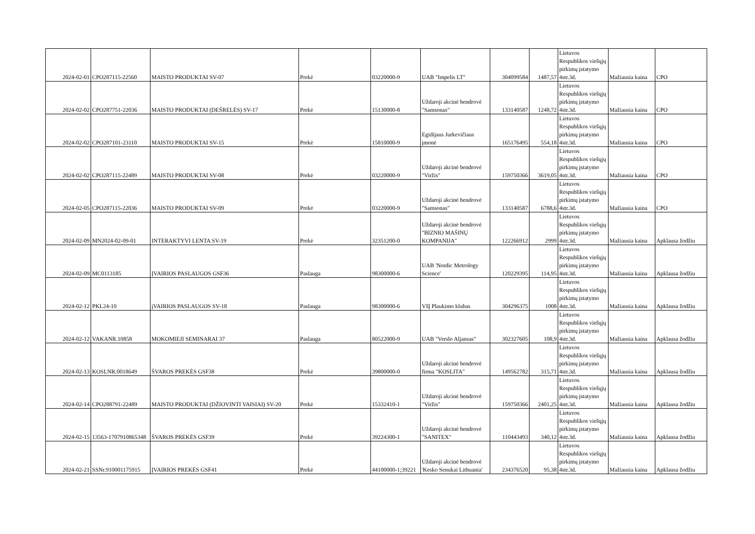| 2024-02-01 | CPO287115-22560 | MAISTO PRODUKTAI SV-07 | Prekė | 03220000-9 | UAB "Impelis LT" | 304099584 | 1487,57 | Lietuvos Respublikos viešųjų pirkimų įstatymo 4str.3d. | Mažiausia kaina | CPO |
| 2024-02-02 | CPO287751-22036 | MAISTO PRODUKTAI (DEŠRELĖS) SV-17 | Prekė | 15130000-8 | Uždaroji akcinė bendrovė "Samsonas" | 133140587 | 1248,72 | Lietuvos Respublikos viešųjų pirkimų įstatymo 4str.3d. | Mažiausia kaina | CPO |
| 2024-02-02 | CPO287101-23110 | MAISTO PRODUKTAI SV-15 | Prekė | 15810000-9 | Egidijaus Jurkevičiaus įmonė | 165176495 | 554,18 | Lietuvos Respublikos viešųjų pirkimų įstatymo 4str.3d. | Mažiausia kaina | CPO |
| 2024-02-02 | CPO287115-22489 | MAISTO PRODUKTAI SV-08 | Prekė | 03220000-9 | Uždaroji akcinė bendrovė "Viržis" | 159750366 | 3619,05 | Lietuvos Respublikos viešųjų pirkimų įstatymo 4str.3d. | Mažiausia kaina | CPO |
| 2024-02-05 | CPO287115-22036 | MAISTO PRODUKTAI SV-09 | Prekė | 03220000-9 | Uždaroji akcinė bendrovė "Samsonas" | 133140587 | 6788,6 | Lietuvos Respublikos viešųjų pirkimų įstatymo 4str.3d. | Mažiausia kaina | CPO |
| 2024-02-09 | MN2024-02-09-01 | INTERAKTYVI LENTA SV-19 | Prekė | 32351200-0 | Uždaroji akcinė bendrovė "BIZNIO MAŠINŲ KOMPANIJA" | 122266912 | 2999 | Lietuvos Respublikos viešųjų pirkimų įstatymo 4str.3d. | Mažiausia kaina | Apklausa žodžiu |
| 2024-02-09 | MC0113185 | ĮVAIRIOS PASLAUGOS GSF36 | Paslauga | 98300000-6 | UAB 'Nordic Metrology Science' | 120229395 | 114,95 | Lietuvos Respublikos viešųjų pirkimų įstatymo 4str.3d. | Mažiausia kaina | Apklausa žodžiu |
| 2024-02-12 | PKL24-10 | įVAIRIOS PASLAUGOS SV-18 | Paslauga | 98300000-6 | VšĮ Plaukimo klubas | 304296375 | 1008 | Lietuvos Respublikos viešųjų pirkimų įstatymo 4str.3d. | Mažiausia kaina | Apklausa žodžiu |
| 2024-02-12 | VAKANR.10858 | MOKOMIEJI SEMINARAI 37 | Paslauga | 80522000-9 | UAB "Verslo Aljansas" | 302327605 | 108,9 | Lietuvos Respublikos viešųjų pirkimų įstatymo 4str.3d. | Mažiausia kaina | Apklausa žodžiu |
| 2024-02-13 | KOSLNR.0018649 | ŠVAROS PREKĖS GSF38 | Prekė | 39800000-0 | Uždaroji akcinė bendrovė firma "KOSLITA" | 149562782 | 315,71 | Lietuvos Respublikos viešųjų pirkimų įstatymo 4str.3d. | Mažiausia kaina | Apklausa žodžiu |
| 2024-02-14 | CPO288791-22489 | MAISTO PRODUKTAI (DŽIOVINTI VAISIAI) SV-20 | Prekė | 15332410-1 | Uždaroji akcinė bendrovė "Viržis" | 159750366 | 2401,25 | Lietuvos Respublikos viešųjų pirkimų įstatymo 4str.3d. | Mažiausia kaina | Apklausa žodžiu |
| 2024-02-15 | 13563-1707910865348 | ŠVAROS PREKĖS GSF39 | Prekė | 39224300-1 | Uždaroji akcinė bendrovė "SANITEX" | 110443493 | 340,12 | Lietuvos Respublikos viešųjų pirkimų įstatymo 4str.3d. | Mažiausia kaina | Apklausa žodžiu |
| 2024-02-21 | SSNr.910001175915 | ĮVAIRIOS PREKĖS GSF41 | Prekė | 44100000-1;39221 | Uždaroji akcinė bendrovė 'Kesko Senukai Lithuania' | 234376520 | 95,38 | Lietuvos Respublikos viešųjų pirkimų įstatymo 4str.3d. | Mažiausia kaina | Apklausa žodžiu |